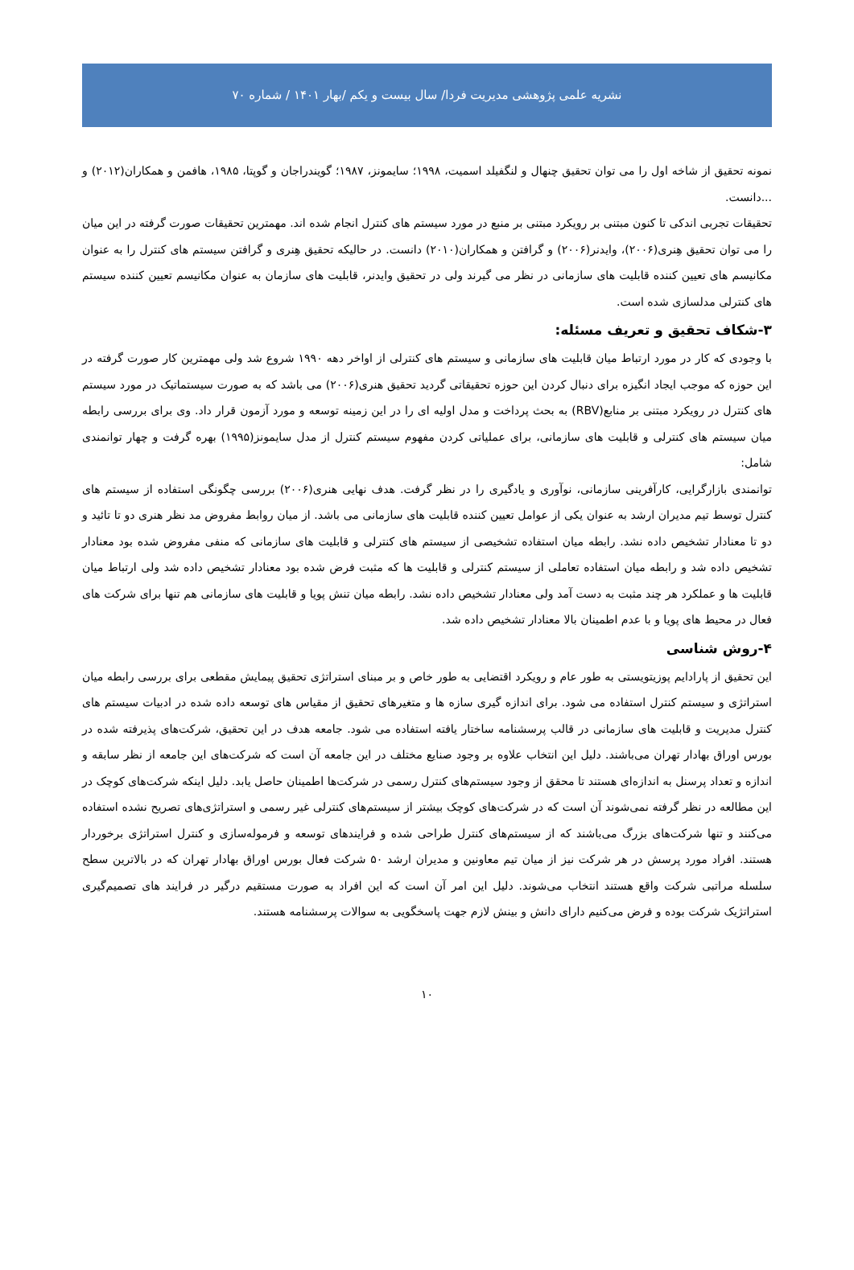نشریه علمی پژوهشی مدیریت فردا/ سال بیست و یکم /بهار ۱۴۰۱ / شماره ۷۰
نمونه تحقیق از شاخه اول را می توان تحقیق چنهال و لنگفیلد اسمیت، ۱۹۹۸؛ سایمونز، ۱۹۸۷؛ گویندراجان و گوپتا، ۱۹۸۵، هافمن و همکاران(۲۰۱۲) و ...دانست.
تحقیقات تجربی اندکی تا کنون مبتنی بر رویکرد مبتنی بر منبع در مورد سیستم های کنترل انجام شده اند. مهمترین تحقیقات صورت گرفته در این میان را می توان تحقیق هِنری(۲۰۰۶)، وایدنر(۲۰۰۶) و گرافتن و همکاران(۲۰۱۰) دانست. در حالیکه تحقیق هِنری و گرافتن سیستم های کنترل را به عنوان مکانیسم های تعیین کننده قابلیت های سازمانی در نظر می گیرند ولی در تحقیق وایدنر، قابلیت های سازمان به عنوان مکانیسم تعیین کننده سیستم های کنترلی مدلسازی شده است.
۳-شکاف تحقیق و تعریف مسئله:
با وجودی که کار در مورد ارتباط میان قابلیت های سازمانی و سیستم های کنترلی از اواخر دهه ۱۹۹۰ شروع شد ولی مهمترین کار صورت گرفته در این حوزه که موجب ایجاد انگیزه برای دنبال کردن این حوزه تحقیقاتی گردید تحقیق هنری(۲۰۰۶) می باشد که به صورت سیستماتیک در مورد سیستم های کنترل در رویکرد مبتنی بر منابع(RBV) به بحث پرداخت و مدل اولیه ای را در این زمینه توسعه و مورد آزمون قرار داد. وی برای بررسی رابطه میان سیستم های کنترلی و قابلیت های سازمانی، برای عملیاتی کردن مفهوم سیستم کنترل از مدل سایمونز(۱۹۹۵) بهره گرفت و چهار توانمندی شامل:
توانمندی بازارگرایی، کارآفرینی سازمانی، نوآوری و یادگیری را در نظر گرفت. هدف نهایی هنری(۲۰۰۶) بررسی چگونگی استفاده از سیستم های کنترل توسط تیم مدیران ارشد به عنوان یکی از عوامل تعیین کننده قابلیت های سازمانی می باشد. از میان روابط مفروض مد نظر هنری دو تا تائید و دو تا معنادار تشخیص داده نشد. رابطه میان استفاده تشخیصی از سیستم های کنترلی و قابلیت های سازمانی که منفی مفروض شده بود معنادار تشخیص داده شد و رابطه میان استفاده تعاملی از سیستم کنترلی و قابلیت ها که مثبت فرض شده بود معنادار تشخیص داده شد ولی ارتباط میان قابلیت ها و عملکرد هر چند مثبت به دست آمد ولی معنادار تشخیص داده نشد. رابطه میان تنش پویا و قابلیت های سازمانی هم تنها برای شرکت های فعال در محیط های پویا و با عدم اطمینان بالا معنادار تشخیص داده شد.
۴-روش شناسی
این تحقیق از پارادایم پوزیتویستی به طور عام و رویکرد اقتضایی به طور خاص و بر مبنای استراتژی تحقیق پیمایش مقطعی برای بررسی رابطه میان استراتژی و سیستم کنترل استفاده می شود. برای اندازه گیری سازه ها و متغیرهای تحقیق از مقیاس های توسعه داده شده در ادبیات سیستم های کنترل مدیریت و قابلیت های سازمانی در قالب پرسشنامه ساختار یافته استفاده می شود. جامعه هدف در این تحقیق، شرکت‌های پذیرفته شده در بورس اوراق بهادار تهران می‌باشند. دلیل این انتخاب علاوه بر وجود صنایع مختلف در این جامعه آن است که شرکت‌های این جامعه از نظر سابقه و اندازه و تعداد پرسنل به اندازه‌ای هستند تا محقق از وجود سیستم‌های کنترل رسمی در شرکت‌ها اطمینان حاصل یابد. دلیل اینکه شرکت‌های کوچک در این مطالعه در نظر گرفته نمی‌شوند آن است که در شرکت‌های کوچک بیشتر از سیستم‌های کنترلی غیر رسمی و استراتژی‌های تصریح نشده استفاده می‌کنند و تنها شرکت‌های بزرگ می‌باشند که از سیستم‌های کنترل طراحی شده و فرایندهای توسعه و فرموله‌سازی و کنترل استراتژی برخوردار هستند. افراد مورد پرسش در هر شرکت نیز از میان تیم معاونین و مدیران ارشد ۵۰ شرکت فعال بورس اوراق بهادار تهران که در بالاترین سطح سلسله مراتبی شرکت واقع هستند انتخاب می‌شوند. دلیل این امر آن است که این افراد به صورت مستقیم درگیر در فرایند های تصمیم‌گیری استراتژیک شرکت بوده و فرض می‌کنیم دارای دانش و بینش لازم جهت پاسخگویی به سوالات پرسشنامه هستند.
۱۰